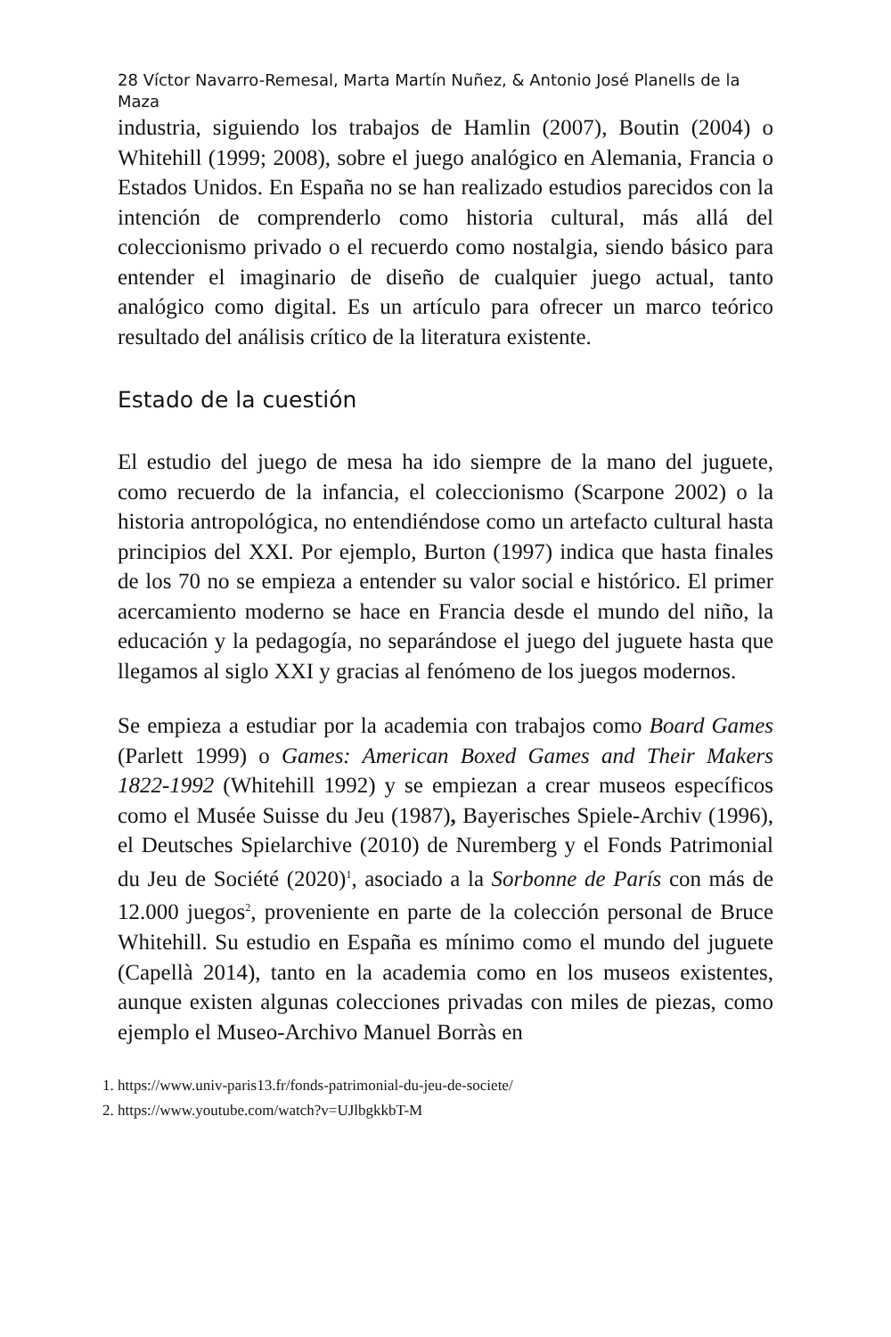28 Víctor Navarro-Remesal, Marta Martín Nuñez, & Antonio José Planells de la Maza
industria, siguiendo los trabajos de Hamlin (2007), Boutin (2004) o Whitehill (1999; 2008), sobre el juego analógico en Alemania, Francia o Estados Unidos. En España no se han realizado estudios parecidos con la intención de comprenderlo como historia cultural, más allá del coleccionismo privado o el recuerdo como nostalgia, siendo básico para entender el imaginario de diseño de cualquier juego actual, tanto analógico como digital. Es un artículo para ofrecer un marco teórico resultado del análisis crítico de la literatura existente.
Estado de la cuestión
El estudio del juego de mesa ha ido siempre de la mano del juguete, como recuerdo de la infancia, el coleccionismo (Scarpone 2002) o la historia antropológica, no entendiéndose como un artefacto cultural hasta principios del XXI. Por ejemplo, Burton (1997) indica que hasta finales de los 70 no se empieza a entender su valor social e histórico. El primer acercamiento moderno se hace en Francia desde el mundo del niño, la educación y la pedagogía, no separándose el juego del juguete hasta que llegamos al siglo XXI y gracias al fenómeno de los juegos modernos.
Se empieza a estudiar por la academia con trabajos como Board Games (Parlett 1999) o Games: American Boxed Games and Their Makers 1822-1992 (Whitehill 1992) y se empiezan a crear museos específicos como el Musée Suisse du Jeu (1987), Bayerisches Spiele-Archiv (1996), el Deutsches Spielarchive (2010) de Nuremberg y el Fonds Patrimonial du Jeu de Société (2020)<sup>1</sup>, asociado a la Sorbonne de París con más de 12.000 juegos<sup>2</sup>, proveniente en parte de la colección personal de Bruce Whitehill. Su estudio en España es mínimo como el mundo del juguete (Capellà 2014), tanto en la academia como en los museos existentes, aunque existen algunas colecciones privadas con miles de piezas, como ejemplo el Museo-Archivo Manuel Borràs en
1. https://www.univ-paris13.fr/fonds-patrimonial-du-jeu-de-societe/
2. https://www.youtube.com/watch?v=UJlbgkkbT-M